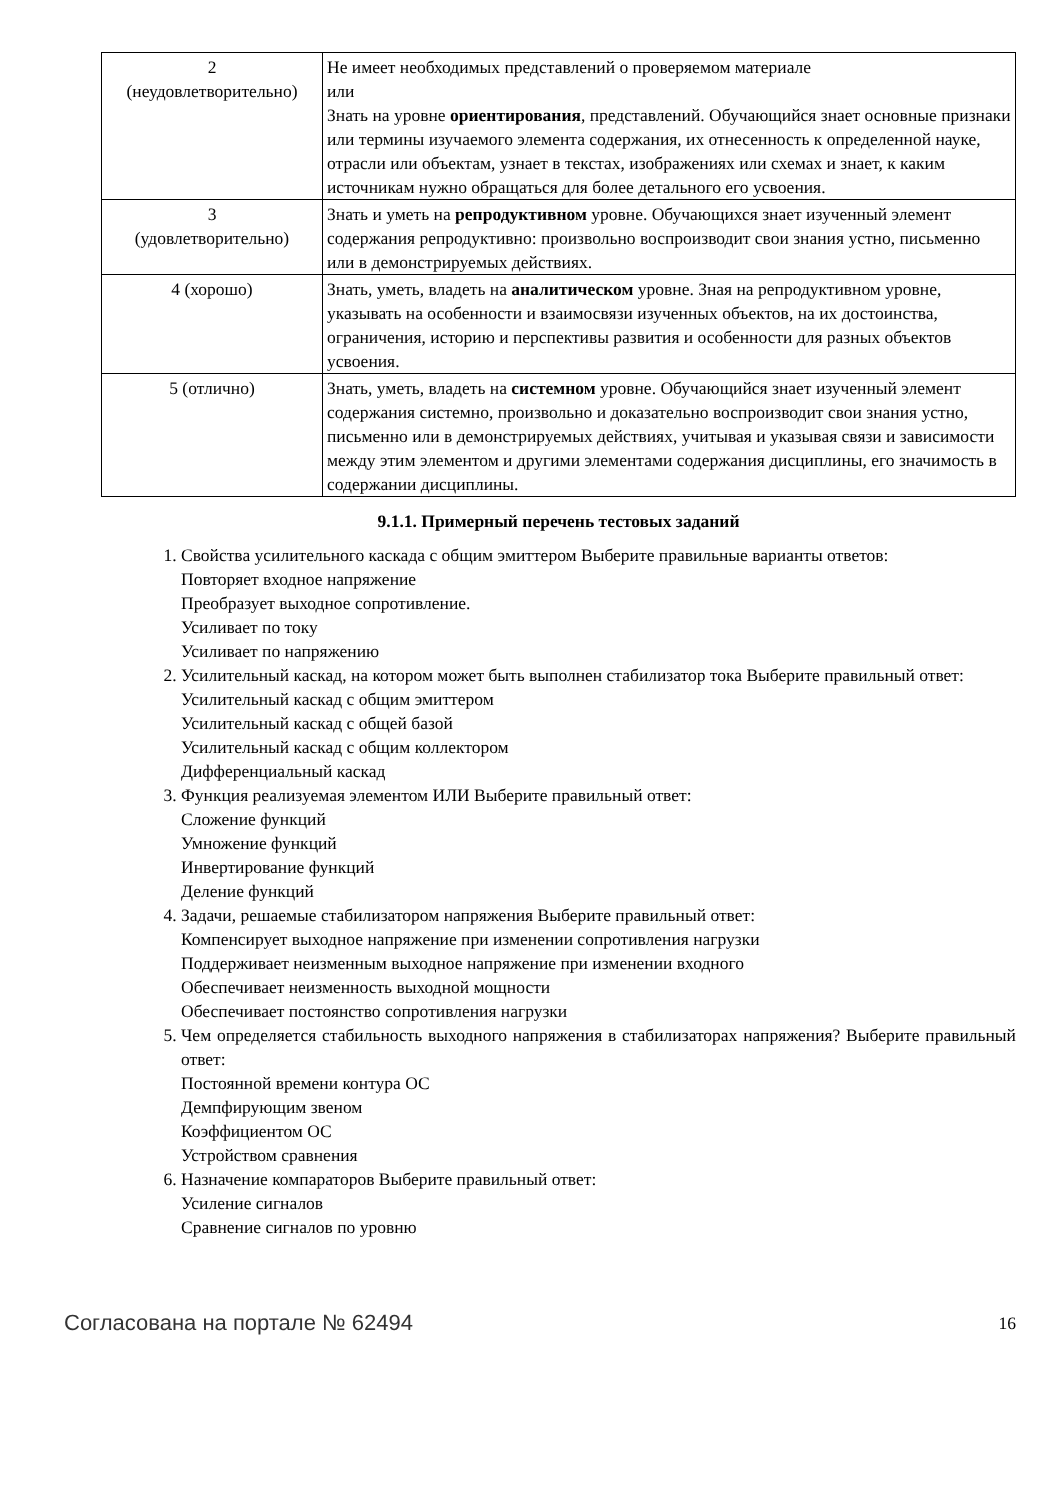| 2 (неудовлетворительно) | Не имеет необходимых представлений о проверяемом материале или Знать на уровне ориентирования , представлений. Обучающийся знает основные признаки или термины изучаемого элемента содержания, их отнесенность к определенной науке, отрасли или объектам, узнает в текстах, изображениях или схемах и знает, к каким источникам нужно обращаться для более детального его усвоения. |
| 3 (удовлетворительно) | Знать и уметь на репродуктивном уровне. Обучающихся знает изученный элемент содержания репродуктивно: произвольно воспроизводит свои знания устно, письменно или в демонстрируемых действиях. |
| 4 (хорошо) | Знать, уметь, владеть на аналитическом уровне. Зная на репродуктивном уровне, указывать на особенности и взаимосвязи изученных объектов, на их достоинства, ограничения, историю и перспективы развития и особенности для разных объектов усвоения. |
| 5 (отлично) | Знать, уметь, владеть на системном уровне. Обучающийся знает изученный элемент содержания системно, произвольно и доказательно воспроизводит свои знания устно, письменно или в демонстрируемых действиях, учитывая и указывая связи и зависимости между этим элементом и другими элементами содержания дисциплины, его значимость в содержании дисциплины. |
9.1.1. Примерный перечень тестовых заданий
1. Свойства усилительного каскада с общим эмиттером Выберите правильные варианты ответов:
Повторяет входное напряжение
Преобразует выходное сопротивление.
Усиливает по току
Усиливает по напряжению
2. Усилительный каскад, на котором может быть выполнен стабилизатор тока Выберите правильный ответ:
Усилительный каскад с общим эмиттером
Усилительный каскад с общей базой
Усилительный каскад с общим коллектором
Дифференциальный каскад
3. Функция реализуемая элементом ИЛИ Выберите правильный ответ:
Сложение функций
Умножение функций
Инвертирование функций
Деление функций
4. Задачи, решаемые стабилизатором напряжения Выберите правильный ответ:
Компенсирует выходное напряжение при изменении сопротивления нагрузки
Поддерживает неизменным выходное напряжение при изменении входного
Обеспечивает неизменность выходной мощности
Обеспечивает постоянство сопротивления нагрузки
5. Чем определяется стабильность выходного напряжения в стабилизаторах напряжения? Выберите правильный ответ:
Постоянной времени контура ОС
Демпфирующим звеном
Коэффициентом ОС
Устройством сравнения
6. Назначение компараторов Выберите правильный ответ:
Усиление сигналов
Сравнение сигналов по уровню
Согласована на портале № 62494 16